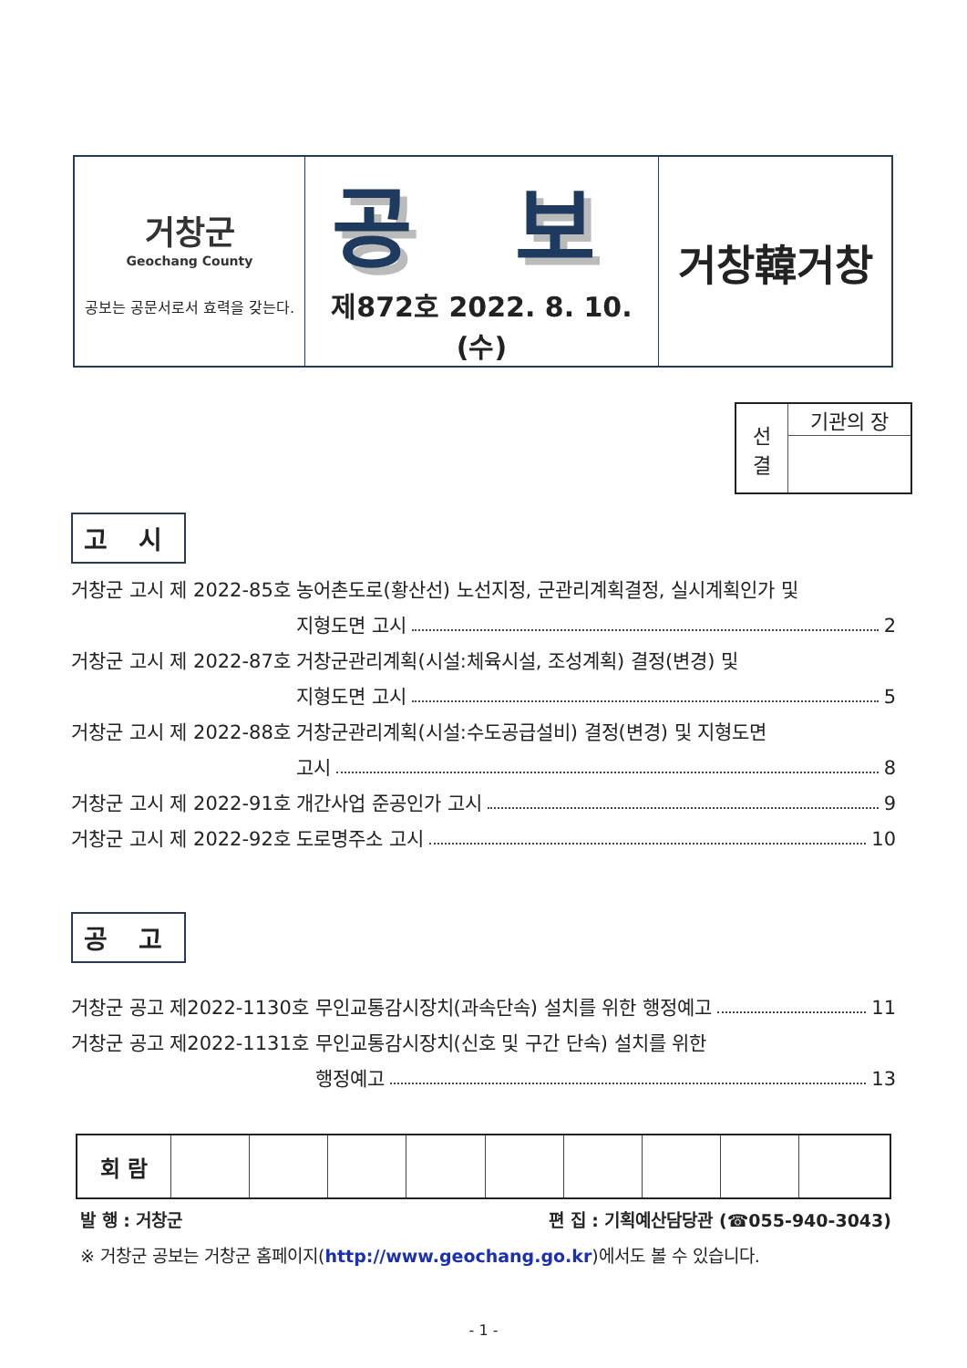| 거창군 Geochang County 공보는 공문서로서 효력을 갖는다. | 공 보 제872호 2022. 8. 10.(수) | 거창韓거창 |
| 선 결 | 기관의 장 |
고 시
거창군 고시 제 2022-85호
농어촌도로(황산선) 노선지정, 군관리계획결정, 실시계획인가 및
지형도면 고시 2
거창군 고시 제 2022-87호
거창군관리계획(시설:체육시설, 조성계획) 결정(변경) 및
지형도면 고시 5
거창군 고시 제 2022-88호
거창군관리계획(시설:수도공급설비) 결정(변경) 및 지형도면
고시 8
거창군 고시 제 2022-91호
개간사업 준공인가 고시 9
거창군 고시 제 2022-92호
도로명주소 고시 10
공 고
거창군 공고 제2022-1130호
무인교통감시장치(과속단속) 설치를 위한 행정예고 11
거창군 공고 제2022-1131호
무인교통감시장치(신호 및 구간 단속) 설치를 위한
행정예고 13
| 회 람 | | | | | | | | | |
발 행 : 거창군 편 집 : 기획예산담당관 (☎055-940-3043)
※ 거창군 공보는 거창군 홈페이지(http://www.geochang.go.kr)에서도 볼 수 있습니다.
- 1 -